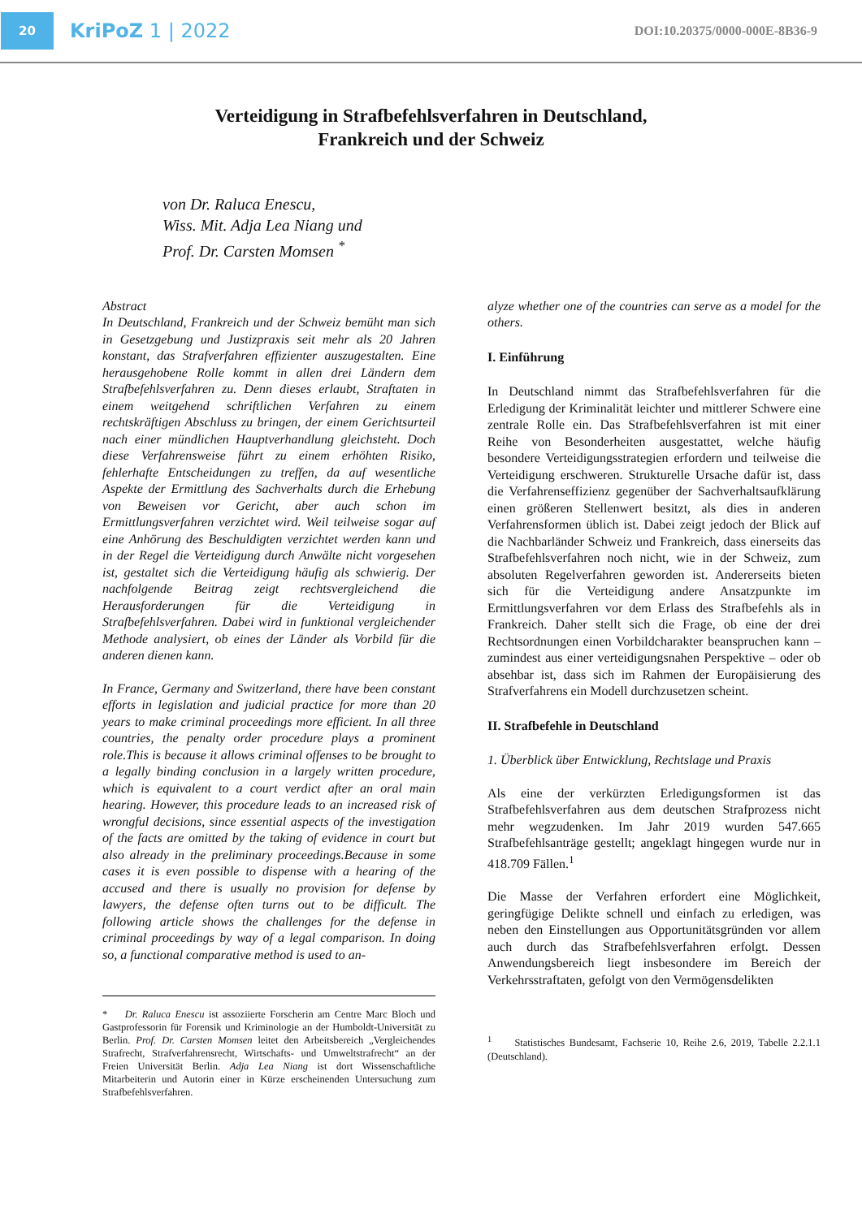20
KriPoZ 1 | 2022
DOI:10.20375/0000-000E-8B36-9
Verteidigung in Strafbefehlsverfahren in Deutschland,
Frankreich und der Schweiz
von Dr. Raluca Enescu,
Wiss. Mit. Adja Lea Niang und
Prof. Dr. Carsten Momsen <sup>*</sup>
Abstract
In Deutschland, Frankreich und der Schweiz bemüht man sich in Gesetzgebung und Justizpraxis seit mehr als 20 Jahren konstant, das Strafverfahren effizienter auszugestalten. Eine herausgehobene Rolle kommt in allen drei Ländern dem Strafbefehlsverfahren zu. Denn dieses erlaubt, Straftaten in einem weitgehend schriftlichen Verfahren zu einem rechtskräftigen Abschluss zu bringen, der einem Gerichtsurteil nach einer mündlichen Hauptverhandlung gleichsteht. Doch diese Verfahrensweise führt zu einem erhöhten Risiko, fehlerhafte Entscheidungen zu treffen, da auf wesentliche Aspekte der Ermittlung des Sachverhalts durch die Erhebung von Beweisen vor Gericht, aber auch schon im Ermittlungsverfahren verzichtet wird. Weil teilweise sogar auf eine Anhörung des Beschuldigten verzichtet werden kann und in der Regel die Verteidigung durch Anwälte nicht vorgesehen ist, gestaltet sich die Verteidigung häufig als schwierig. Der nachfolgende Beitrag zeigt rechtsvergleichend die Herausforderungen für die Verteidigung in Strafbefehlsverfahren. Dabei wird in funktional vergleichender Methode analysiert, ob eines der Länder als Vorbild für die anderen dienen kann.
In France, Germany and Switzerland, there have been constant efforts in legislation and judicial practice for more than 20 years to make criminal proceedings more efficient. In all three countries, the penalty order procedure plays a prominent role.This is because it allows criminal offenses to be brought to a legally binding conclusion in a largely written procedure, which is equivalent to a court verdict after an oral main hearing. However, this procedure leads to an increased risk of wrongful decisions, since essential aspects of the investigation of the facts are omitted by the taking of evidence in court but also already in the preliminary proceedings.Because in some cases it is even possible to dispense with a hearing of the accused and there is usually no provision for defense by lawyers, the defense often turns out to be difficult. The following article shows the challenges for the defense in criminal proceedings by way of a legal comparison. In doing so, a functional comparative method is used to an-
* Dr. Raluca Enescu ist assoziierte Forscherin am Centre Marc Bloch und Gastprofessorin für Forensik und Kriminologie an der Humboldt-Universität zu Berlin. Prof. Dr. Carsten Momsen leitet den Arbeitsbereich „Vergleichendes Strafrecht, Strafverfahrensrecht, Wirtschafts- und Umweltstrafrecht“ an der Freien Universität Berlin. Adja Lea Niang ist dort Wissenschaftliche Mitarbeiterin und Autorin einer in Kürze erscheinenden Untersuchung zum Strafbefehlsverfahren.
alyze whether one of the countries can serve as a model for the others.
I. Einführung
In Deutschland nimmt das Strafbefehlsverfahren für die Erledigung der Kriminalität leichter und mittlerer Schwere eine zentrale Rolle ein. Das Strafbefehlsverfahren ist mit einer Reihe von Besonderheiten ausgestattet, welche häufig besondere Verteidigungsstrategien erfordern und teilweise die Verteidigung erschweren. Strukturelle Ursache dafür ist, dass die Verfahrenseffizienz gegenüber der Sachverhaltsaufklärung einen größeren Stellenwert besitzt, als dies in anderen Verfahrensformen üblich ist. Dabei zeigt jedoch der Blick auf die Nachbarländer Schweiz und Frankreich, dass einerseits das Strafbefehlsverfahren noch nicht, wie in der Schweiz, zum absoluten Regelverfahren geworden ist. Andererseits bieten sich für die Verteidigung andere Ansatzpunkte im Ermittlungsverfahren vor dem Erlass des Strafbefehls als in Frankreich. Daher stellt sich die Frage, ob eine der drei Rechtsordnungen einen Vorbildcharakter beanspruchen kann – zumindest aus einer verteidigungsnahen Perspektive – oder ob absehbar ist, dass sich im Rahmen der Europäisierung des Strafverfahrens ein Modell durchzusetzen scheint.
II. Strafbefehle in Deutschland
1. Überblick über Entwicklung, Rechtslage und Praxis
Als eine der verkürzten Erledigungsformen ist das Strafbefehlsverfahren aus dem deutschen Strafprozess nicht mehr wegzudenken. Im Jahr 2019 wurden 547.665 Strafbefehlsanträge gestellt; angeklagt hingegen wurde nur in 418.709 Fällen.<sup>1</sup>
Die Masse der Verfahren erfordert eine Möglichkeit, geringfügige Delikte schnell und einfach zu erledigen, was neben den Einstellungen aus Opportunitätsgründen vor allem auch durch das Strafbefehlsverfahren erfolgt. Dessen Anwendungsbereich liegt insbesondere im Bereich der Verkehrsstraftaten, gefolgt von den Vermögensdelikten
<sup>1</sup> Statistisches Bundesamt, Fachserie 10, Reihe 2.6, 2019, Tabelle 2.2.1.1 (Deutschland).